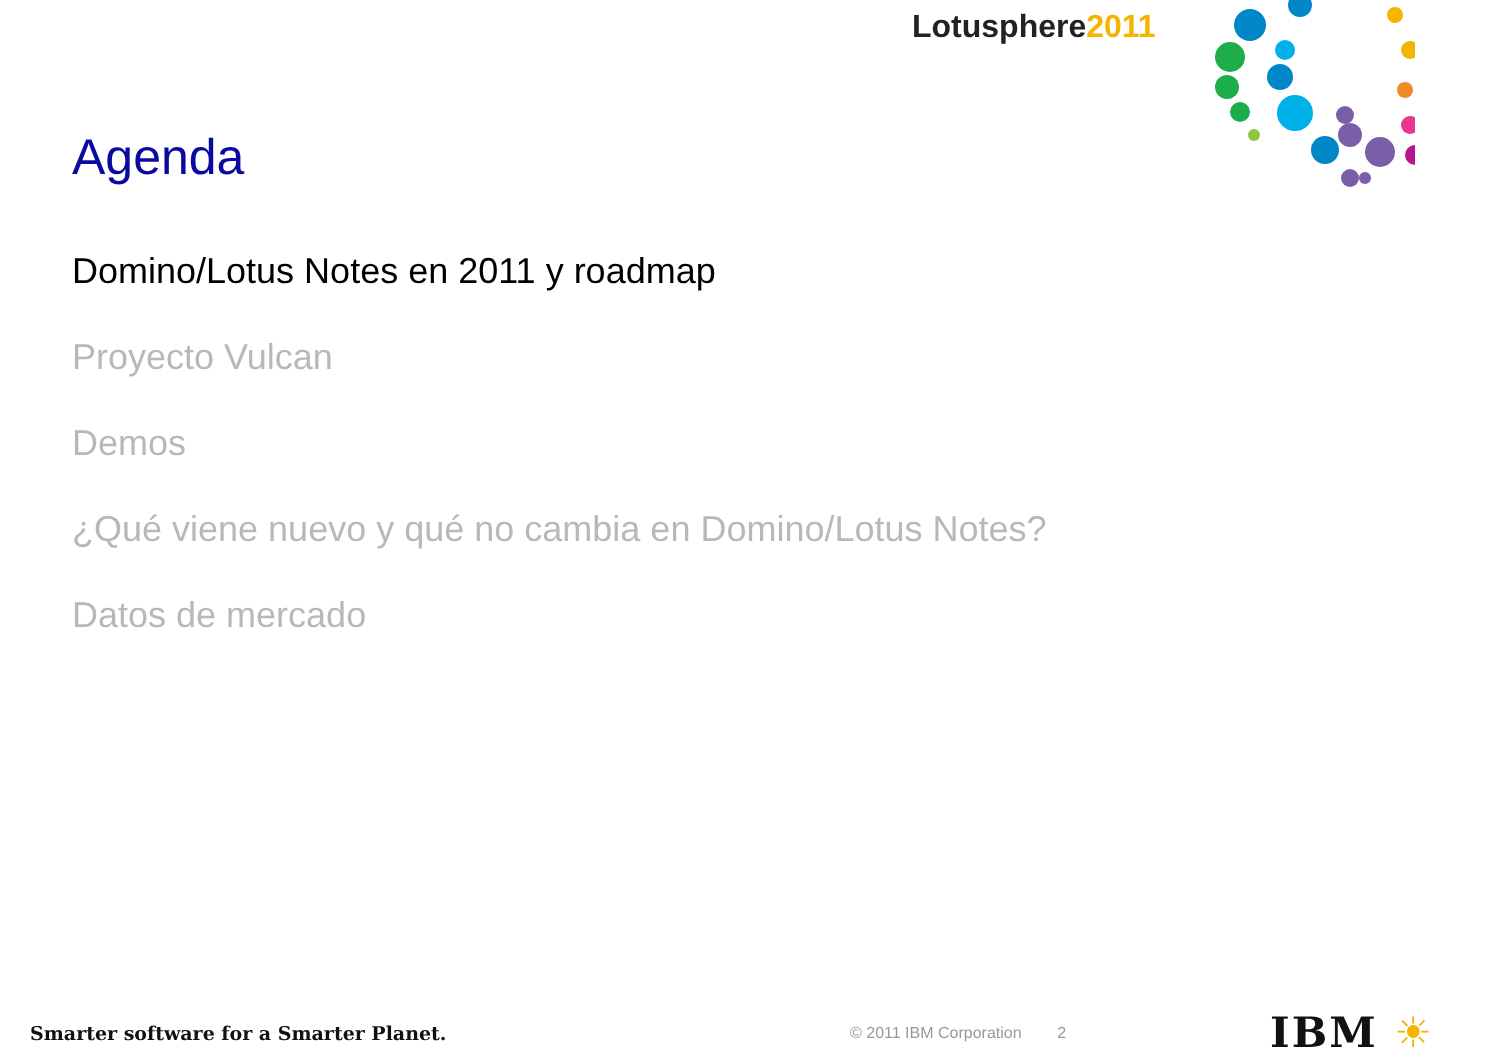Lotusphere2011
Agenda
Domino/Lotus Notes en 2011 y roadmap
Proyecto Vulcan
Demos
¿Qué viene nuevo y qué no cambia en Domino/Lotus Notes?
Datos de mercado
Smarter software for a Smarter Planet.
© 2011 IBM Corporation 2
IBM ☀